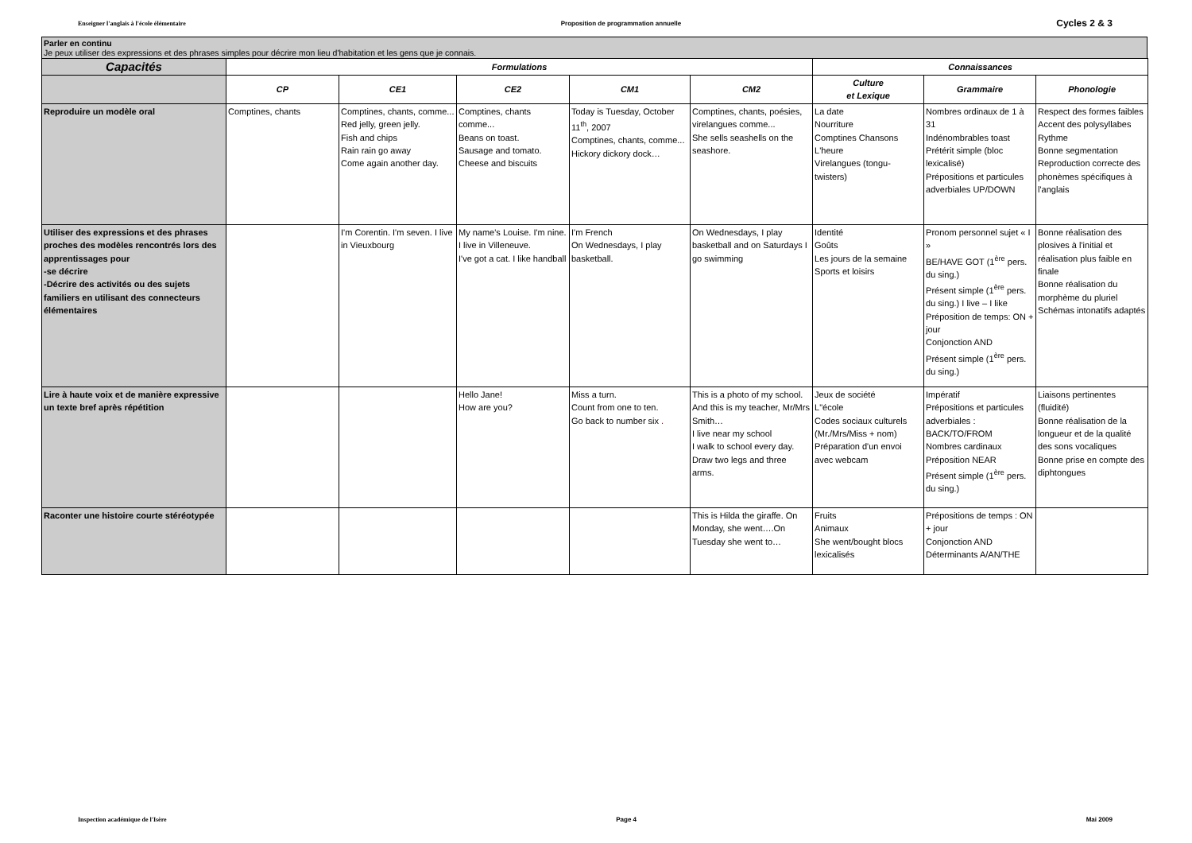Enseigner l'anglais à l'école élémentaire Proposition de programmation annuelle Cycles 2 & 3
Parler en continu
Je peux utiliser des expressions et des phrases simples pour décrire mon lieu d'habitation et les gens que je connais.
| Capacités | Formulations | | | | | Connaissances | | |
| --- | --- | --- | --- | --- | --- | --- | --- | --- |
| | CP | CE1 | CE2 | CM1 | CM2 | Culture et Lexique | Grammaire | Phonologie |
| Reproduire un modèle oral | Comptines, chants | Comptines, chants, comme... Red jelly, green jelly. Fish and chips Rain rain go away Come again another day. | Comptines, chants comme... Beans on toast. Sausage and tomato. Cheese and biscuits | Today is Tuesday, October 11<sup>th</sup>, 2007 Comptines, chants, comme... Hickory dickory dock… | Comptines, chants, poésies, virelangues comme... She sells seashells on the seashore. | La date Nourriture Comptines Chansons L'heure Virelangues (tongu-twisters) | Nombres ordinaux de 1 à 31 Indénombrables toast Prétérit simple (bloc lexicalisé) Prépositions et particules adverbiales UP/DOWN | Respect des formes faibles Accent des polysyllabes Rythme Bonne segmentation Reproduction correcte des phonèmes spécifiques à l'anglais |
| Utiliser des expressions et des phrases proches des modèles rencontrés lors des apprentissages pour -se décrire -Décrire des activités ou des sujets familiers en utilisant des connecteurs élémentaires | | I'm Corentin. I'm seven. I live in Vieuxbourg | My name's Louise. I'm nine. I live in Villeneuve. I've got a cat. I like handball | I'm French On Wednesdays, I play basketball. | On Wednesdays, I play basketball and on Saturdays I go swimming | Identité Goûts Les jours de la semaine Sports et loisirs | Pronom personnel sujet « I » BE/HAVE GOT (1<sup>ère</sup> pers. du sing.) Présent simple (1<sup>ère</sup> pers. du sing.) I live – I like Préposition de temps: ON + jour Conjonction AND Présent simple (1<sup>ère</sup> pers. du sing.) | Bonne réalisation des plosives à l'initial et réalisation plus faible en finale Bonne réalisation du morphème du pluriel Schémas intonatifs adaptés |
| Lire à haute voix et de manière expressive un texte bref après répétition | | | Hello Jane! How are you? | Miss a turn. Count from one to ten. Go back to number six . | This is a photo of my school. And this is my teacher, Mr/Mrs Smith… I live near my school I walk to school every day. Draw two legs and three arms. | Jeux de société L"école Codes sociaux culturels (Mr./Mrs/Miss + nom) Préparation d'un envoi avec webcam | Impératif Prépositions et particules adverbiales : BACK/TO/FROM Nombres cardinaux Préposition NEAR Présent simple (1<sup>ère</sup> pers. du sing.) | Liaisons pertinentes (fluidité) Bonne réalisation de la longueur et de la qualité des sons vocaliques Bonne prise en compte des diphtongues |
| Raconter une histoire courte stéréotypée | | | | | This is Hilda the giraffe. On Monday, she went….On Tuesday she went to… | Fruits Animaux She went/bought blocs lexicalisés | Prépositions de temps : ON + jour Conjonction AND Déterminants A/AN/THE | |
Inspection académique de l'Isère Page 4 Mai 2009